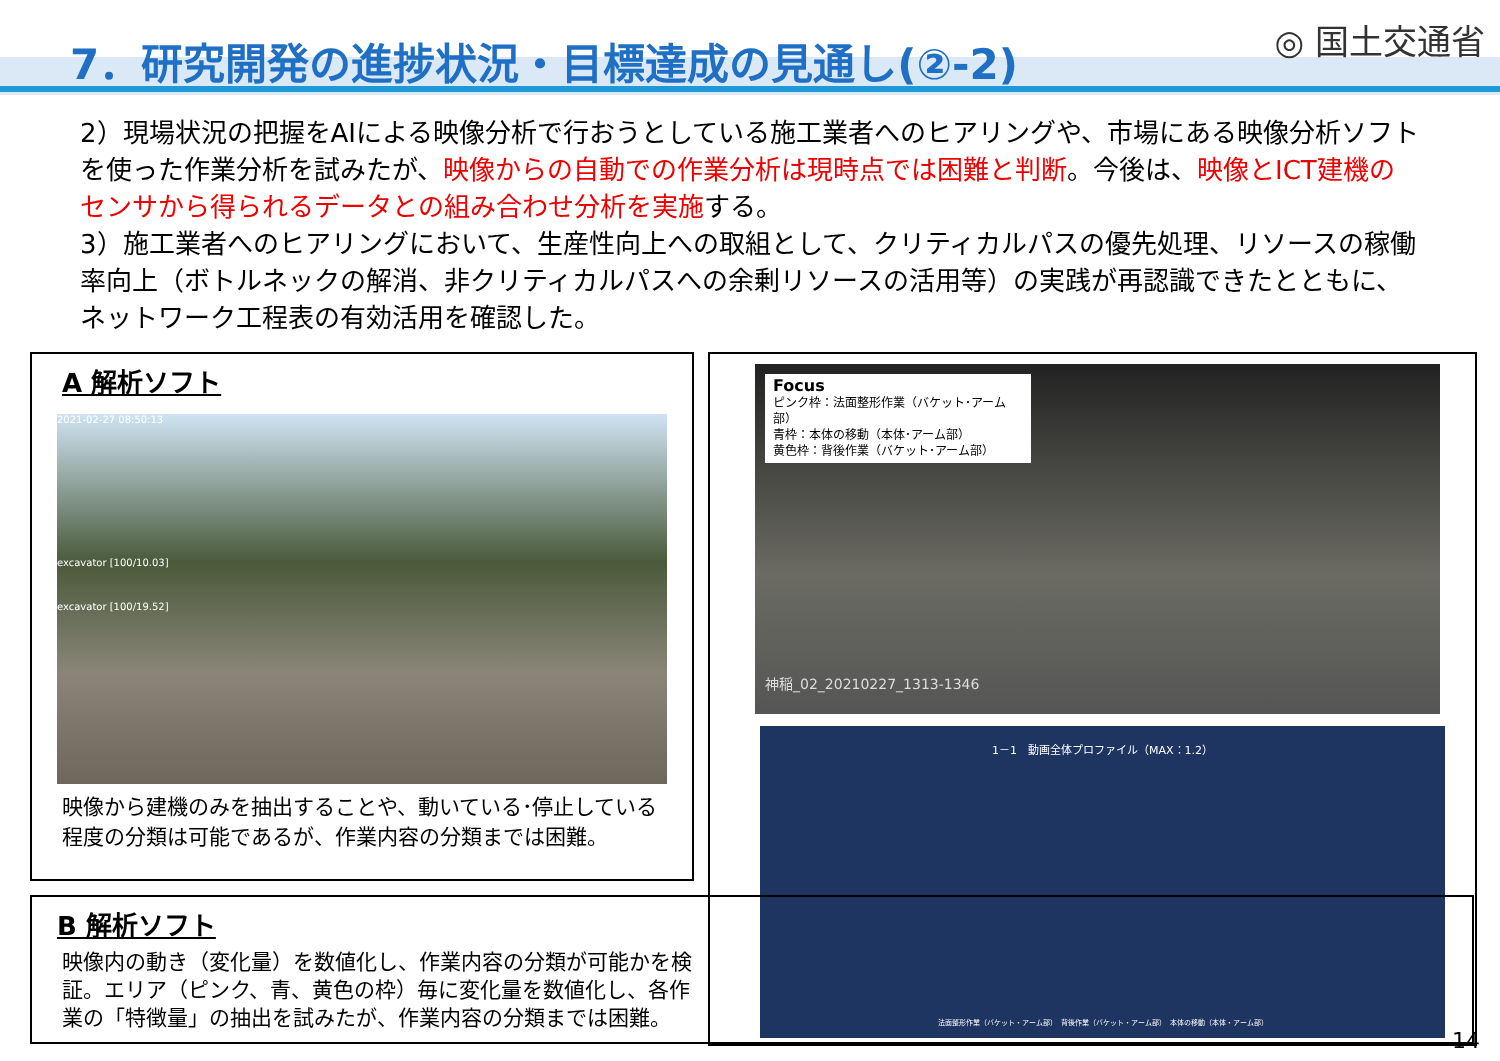7．研究開発の進捗状況・目標達成の見通し(②-2)
◎ 国土交通省
2）現場状況の把握をAIによる映像分析で行おうとしている施工業者へのヒアリングや、市場にある映像分析ソフトを使った作業分析を試みたが、映像からの自動での作業分析は現時点では困難と判断。今後は、映像とICT建機のセンサから得られるデータとの組み合わせ分析を実施する。
3）施工業者へのヒアリングにおいて、生産性向上への取組として、クリティカルパスの優先処理、リソースの稼働率向上（ボトルネックの解消、非クリティカルパスへの余剰リソースの活用等）の実践が再認識できたとともに、ネットワーク工程表の有効活用を確認した。
A 解析ソフト
2021-02-27 08:50:13
excavator [100/10.03]
excavator [100/19.52]
映像から建機のみを抽出することや、動いている･停止している程度の分類は可能であるが、作業内容の分類までは困難。
Focus
ピンク枠：法面整形作業（バケット･アーム部）
青枠：本体の移動（本体･アーム部）
黄色枠：背後作業（バケット･アーム部）
神稲_02_20210227_1313-1346
1－1　動画全体プロファイル（MAX：1.2）
法面整形作業（バケット・アーム部）　背後作業（バケット・アーム部）　本体の移動（本体・アーム部）
B 解析ソフト
映像内の動き（変化量）を数値化し、作業内容の分類が可能かを検証。エリア（ピンク、青、黄色の枠）毎に変化量を数値化し、各作業の「特徴量」の抽出を試みたが、作業内容の分類までは困難。
14